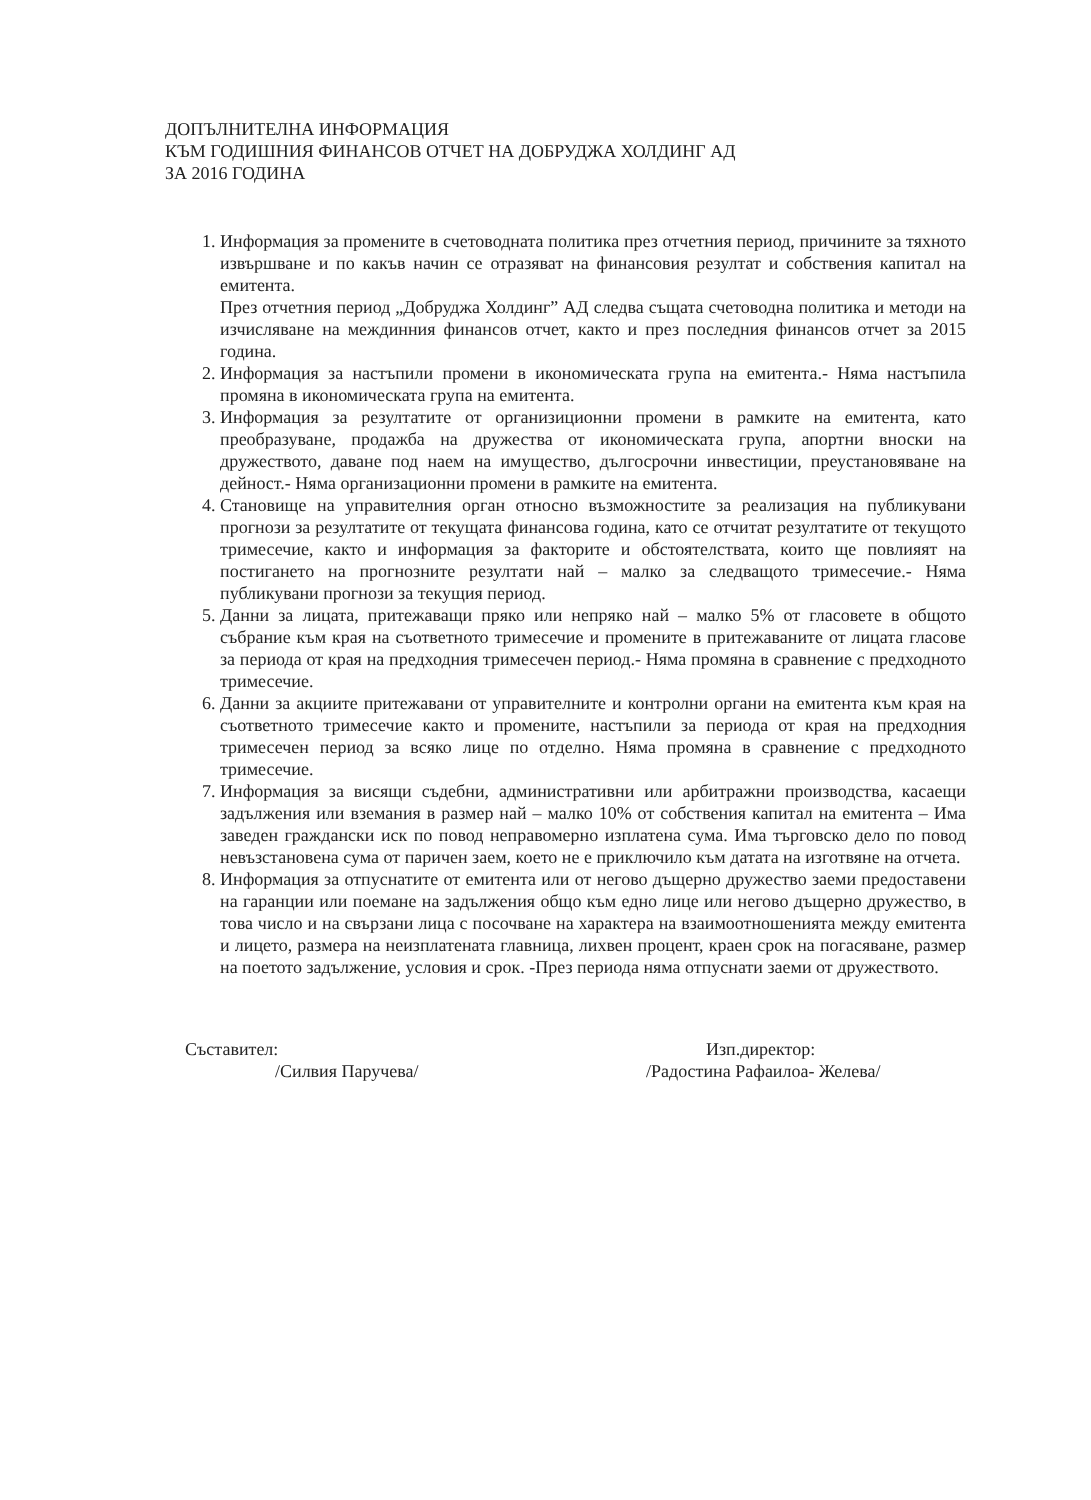ДОПЪЛНИТЕЛНА ИНФОРМАЦИЯ
КЪМ ГОДИШНИЯ ФИНАНСОВ ОТЧЕТ НА ДОБРУДЖА ХОЛДИНГ АД
ЗА 2016 ГОДИНА
1. Информация за промените в счетоводната политика през отчетния период, причините за тяхното извършване и по какъв начин се отразяват на финансовия резултат и собствения капитал на емитента.
През отчетния период „Добруджа Холдинг” АД следва същата счетоводна политика и методи на изчисляване на междинния финансов отчет, както и през последния финансов отчет за 2015 година.
2. Информация за настъпили промени в икономическата група на емитента.- Няма настъпила промяна в икономическата група на емитента.
3. Информация за резултатите от организиционни промени в рамките на емитента, като преобразуване, продажба на дружества от икономическата група, апортни вноски на дружеството, даване под наем на имущество, дългосрочни инвестиции, преустановяване на дейност.- Няма организационни промени в рамките на емитента.
4. Становище на управителния орган относно възможностите за реализация на публикувани прогнози за резултатите от текущата финансова година, като се отчитат резултатите от текущото тримесечие, както и информация за факторите и обстоятелствата, които ще повлияят на постигането на прогнозните резултати най – малко за следващото тримесечие.- Няма публикувани прогнози за текущия период.
5. Данни за лицата, притежаващи пряко или непряко най – малко 5% от гласовете в общото събрание към края на съответното тримесечие и промените в притежаваните от лицата гласове за периода от края на предходния тримесечен период.- Няма промяна в сравнение с предходното тримесечие.
6. Данни за акциите притежавани от управителните и контролни органи на емитента към края на съответното тримесечие както и промените, настъпили за периода от края на предходния тримесечен период за всяко лице по отделно. Няма промяна в сравнение с предходното тримесечие.
7. Информация за висящи съдебни, административни или арбитражни производства, касаещи задължения или вземания в размер най – малко 10% от собствения капитал на емитента – Има заведен граждански иск по повод неправомерно изплатена сума. Има търговско дело по повод невъзстановена сума от паричен заем, което не е приключило към датата на изготвяне на отчета.
8. Информация за отпуснатите от емитента или от негово дъщерно дружество заеми предоставени на гаранции или поемане на задължения общо към едно лице или негово дъщерно дружество, в това число и на свързани лица с посочване на характера на взаимоотношенията между емитента и лицето, размера на неизплатената главница, лихвен процент, краен срок на погасяване, размер на поетото задължение, условия и срок. -През периода няма отпуснати заеми от дружеството.
Съставител:
/Силвия Паручева/
Изп.директор:
/Радостина Рафаилоа- Желева/